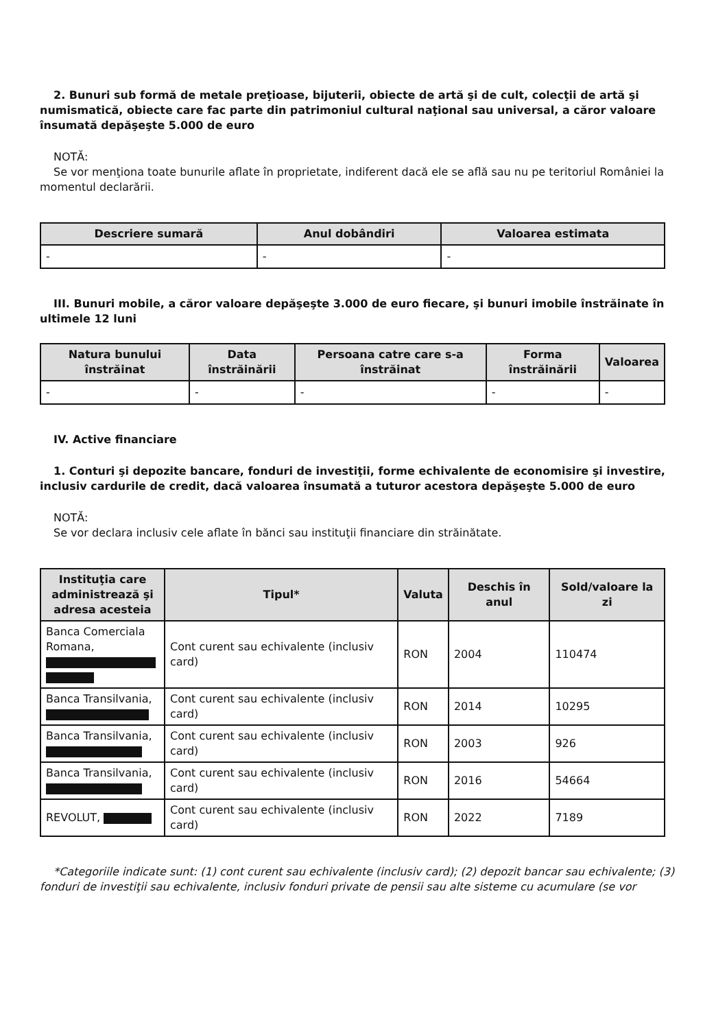2. Bunuri sub formă de metale preţioase, bijuterii, obiecte de artă şi de cult, colecţii de artă şi numismatică, obiecte care fac parte din patrimoniul cultural naţional sau universal, a căror valoare însumată depăşeşte 5.000 de euro
NOTĂ:
Se vor menţiona toate bunurile aflate în proprietate, indiferent dacă ele se află sau nu pe teritoriul României la momentul declarării.
| Descriere sumară | Anul dobândiri | Valoarea estimata |
| --- | --- | --- |
| - | - | - |
III. Bunuri mobile, a căror valoare depăşeşte 3.000 de euro fiecare, şi bunuri imobile înstrăinate în ultimele 12 luni
| Natura bunului înstrăinat | Data înstrăinării | Persoana catre care s-a înstrăinat | Forma înstrăinării | Valoarea |
| --- | --- | --- | --- | --- |
| - | - | - | - | - |
IV. Active financiare
1. Conturi şi depozite bancare, fonduri de investiţii, forme echivalente de economisire şi investire, inclusiv cardurile de credit, dacă valoarea însumată a tuturor acestora depăşeşte 5.000 de euro
NOTĂ:
Se vor declara inclusiv cele aflate în bănci sau instituţii financiare din străinătate.
| Instituţia care administrează şi adresa acesteia | Tipul* | Valuta | Deschis în anul | Sold/valoare la zi |
| --- | --- | --- | --- | --- |
| Banca Comerciala Romana, | Cont curent sau echivalente (inclusiv card) | RON | 2004 | 110474 |
| Banca Transilvania, | Cont curent sau echivalente (inclusiv card) | RON | 2014 | 10295 |
| Banca Transilvania, | Cont curent sau echivalente (inclusiv card) | RON | 2003 | 926 |
| Banca Transilvania, | Cont curent sau echivalente (inclusiv card) | RON | 2016 | 54664 |
| REVOLUT, | Cont curent sau echivalente (inclusiv card) | RON | 2022 | 7189 |
*Categoriile indicate sunt: (1) cont curent sau echivalente (inclusiv card); (2) depozit bancar sau echivalente; (3) fonduri de investiţii sau echivalente, inclusiv fonduri private de pensii sau alte sisteme cu acumulare (se vor